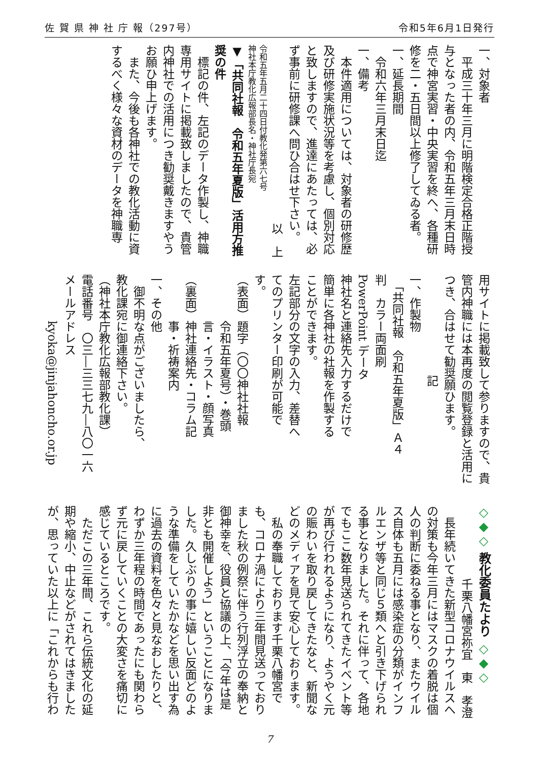佐 賀 県 神 社 庁 報（297号） 令和5年6月1日発行
一、対象者
　平成三十年三月に明階検定合格正階授与となった者の内、令和五年三月末日時点で神宮実習・中央実習を終へ、各種研修を二・五日間以上修了してゐる者。
一、延長期間
　令和六年三月末日迄
一、備考
　本件適用については、対象者の研修歴及び研修実施状況等を考慮し、個別対応と致しますので、進達にあたっては、必ず事前に研修課へ問ひ合はせ下さい。
以　上　
令和五年五月二十四日付教化発第六七号
神社本庁教化広報部長名・神社庁長宛
▼「共同社報　令和五年夏版」活用方推奨の件
　標記の件、左記のデータ作製し、神職専用サイトに掲載致しましたので、貴管内神社での活用につき勧奨戴きますやうお願ひ申上げます。
　また、今後も各神社での教化活動に資するべく様々な資材のデータを神職専
用サイトに掲載致して参りますので、貴管内神職には本再度の閲覧登録と活用につき、合はせて勧奨願ひます。
記
一、作製物
　「共同社報　令和五年夏版」Ａ４
判　カラー両面刷
PowerPoint データ
神社名と連絡先入力するだけで
簡単に各神社の社報を作製する
ことができます。
左記部分の文字の入力、差替へ
てのプリンター印刷が可能で
す。
（表面）題字（〇〇神社社報
　　　　令和五年夏号）・巻頭
　　　　言・イラスト・顔写真
（裏面）神社連絡先・コラム記
　　　　事・祈祷案内
一、その他
　御不明な点がございましたら、
教化課宛に御連絡下さい。
（神社本庁教化広報部教化課）
電話番号　〇三―三三七九―八〇一六
メールアドレス
　　　　kyoka@jinjahoncho.or.jp
◇◆◇ 教化委員たより ◇◆◇
千栗八幡宮祢宜　東　孝澄
　長年続いてきた新型コロナウイルスへの対策も今年三月にはマスクの着脱は個人の判断に委ねる事となり、またウイルス自体も五月には感染症の分類がインフルエンザ等と同じ５類へと引き下げられる事となりました。それに伴って、各地でもここ数年見送られてきたイベント等が再び行われるようになり、ようやく元の賑わいを取り戻してきたなと、新聞などのメディアを見て安心しております。
　私の奉職しております千栗八幡宮でも、コロナ渦により三年間見送っておりました秋の例祭に伴う行列浮立の奉納と御神幸を、役員と協議の上、「今年は是非とも開催しよう」ということになりました。久しぶりの事に嬉しい反面どのような準備をしていたかなどを思い出す為に過去の資料を色々と見なおしたりと、わずか三年程の時間であったにも関わらず元に戻していくことの大変さを痛切に感じているところです。
　ただこの三年間、これら伝統文化の延期や縮小、中止などがされてはきましたが、思っていた以上に「これからも行わ
7